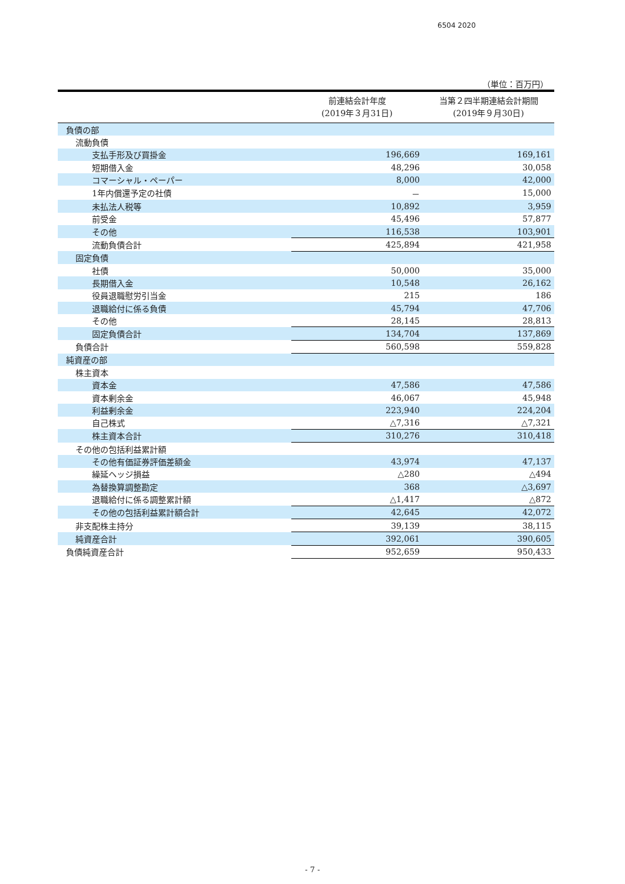6504 2020
（単位：百万円）
| | 前連結会計年度 (2019年３月31日) | 当第２四半期連結会計期間 (2019年９月30日) |
| --- | --- | --- |
| 負債の部 | | |
| 流動負債 | | |
| 支払手形及び買掛金 | 196,669 | 169,161 |
| 短期借入金 | 48,296 | 30,058 |
| コマーシャル・ペーパー | 8,000 | 42,000 |
| 1年内償還予定の社債 | － | 15,000 |
| 未払法人税等 | 10,892 | 3,959 |
| 前受金 | 45,496 | 57,877 |
| その他 | 116,538 | 103,901 |
| 流動負債合計 | 425,894 | 421,958 |
| 固定負債 | | |
| 社債 | 50,000 | 35,000 |
| 長期借入金 | 10,548 | 26,162 |
| 役員退職慰労引当金 | 215 | 186 |
| 退職給付に係る負債 | 45,794 | 47,706 |
| その他 | 28,145 | 28,813 |
| 固定負債合計 | 134,704 | 137,869 |
| 負債合計 | 560,598 | 559,828 |
| 純資産の部 | | |
| 株主資本 | | |
| 資本金 | 47,586 | 47,586 |
| 資本剰余金 | 46,067 | 45,948 |
| 利益剰余金 | 223,940 | 224,204 |
| 自己株式 | △7,316 | △7,321 |
| 株主資本合計 | 310,276 | 310,418 |
| その他の包括利益累計額 | | |
| その他有価証券評価差額金 | 43,974 | 47,137 |
| 繰延ヘッジ損益 | △280 | △494 |
| 為替換算調整勘定 | 368 | △3,697 |
| 退職給付に係る調整累計額 | △1,417 | △872 |
| その他の包括利益累計額合計 | 42,645 | 42,072 |
| 非支配株主持分 | 39,139 | 38,115 |
| 純資産合計 | 392,061 | 390,605 |
| 負債純資産合計 | 952,659 | 950,433 |
- 7 -